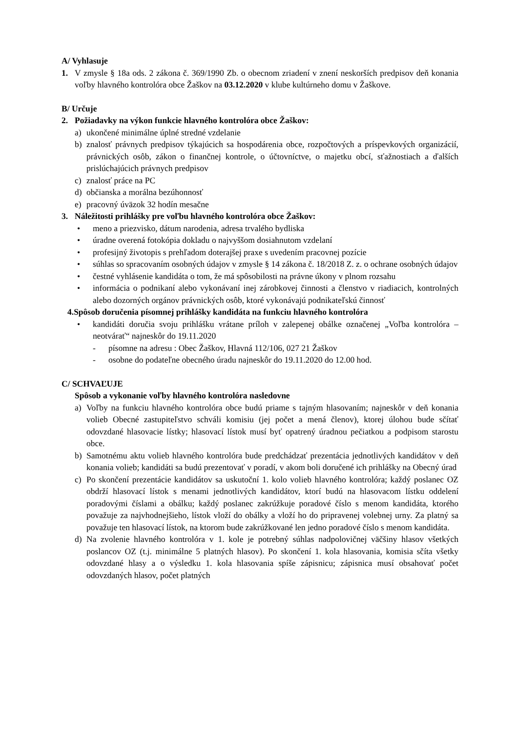A/ Vyhlasuje
1. V zmysle § 18a ods. 2 zákona č. 369/1990 Zb. o obecnom zriadení v znení neskorších predpisov deň konania voľby hlavného kontrolóra obce Žaškov na 03.12.2020 v klube kultúrneho domu v Žaškove.
B/ Určuje
2. Požiadavky na výkon funkcie hlavného kontrolóra obce Žaškov:
a) ukončené minimálne úplné stredné vzdelanie
b) znalosť právnych predpisov týkajúcich sa hospodárenia obce, rozpočtových a príspevkových organizácií, právnických osôb, zákon o finančnej kontrole, o účtovníctve, o majetku obcí, sťažnostiach a ďalších prislúchajúcich právnych predpisov
c) znalosť práce na PC
d) občianska a morálna bezúhonnosť
e) pracovný úväzok 32 hodín mesačne
3. Náležitosti prihlášky pre voľbu hlavného kontrolóra obce Žaškov:
• meno a priezvisko, dátum narodenia, adresa trvalého bydliska
• úradne overená fotokópia dokladu o najvyššom dosiahnutom vzdelaní
• profesijný životopis s prehľadom doterajšej praxe s uvedením pracovnej pozície
• súhlas so spracovaním osobných údajov v zmysle § 14 zákona č. 18/2018 Z. z. o ochrane osobných údajov
• čestné vyhlásenie kandidáta o tom, že má spôsobilosti na právne úkony v plnom rozsahu
• informácia o podnikaní alebo vykonávaní inej zárobkovej činnosti a členstvo v riadiacich, kontrolných alebo dozorných orgánov právnických osôb, ktoré vykonávajú podnikateľskú činnosť
4.Spôsob doručenia písomnej prihlášky kandidáta na funkciu hlavného kontrolóra
• kandidáti doručia svoju prihlášku vrátane príloh v zalepenej obálke označenej „Voľba kontrolóra – neotvárať“ najneskôr do 19.11.2020
- písomne na adresu : Obec Žaškov, Hlavná 112/106, 027 21 Žaškov
- osobne do podateľne obecného úradu najneskôr do 19.11.2020 do 12.00 hod.
C/ SCHVAĽUJE
Spôsob a vykonanie voľby hlavného kontrolóra nasledovne
a) Voľby na funkciu hlavného kontrolóra obce budú priame s tajným hlasovaním; najneskôr v deň konania volieb Obecné zastupiteľstvo schváli komisiu (jej počet a mená členov), ktorej úlohou bude sčítať odovzdané hlasovacie lístky; hlasovací lístok musí byť opatrený úradnou pečiatkou a podpisom starostu obce.
b) Samotnému aktu volieb hlavného kontrolóra bude predchádzať prezentácia jednotlivých kandidátov v deň konania volieb; kandidáti sa budú prezentovať v poradí, v akom boli doručené ich prihlášky na Obecný úrad
c) Po skončení prezentácie kandidátov sa uskutoční 1. kolo volieb hlavného kontrolóra; každý poslanec OZ obdrží hlasovací lístok s menami jednotlivých kandidátov, ktorí budú na hlasovacom lístku oddelení poradovými číslami a obálku; každý poslanec zakrúžkuje poradové číslo s menom kandidáta, ktorého považuje za najvhodnejšieho, lístok vloží do obálky a vloží ho do pripravenej volebnej urny. Za platný sa považuje ten hlasovací lístok, na ktorom bude zakrúžkované len jedno poradové číslo s menom kandidáta.
d) Na zvolenie hlavného kontrolóra v 1. kole je potrebný súhlas nadpolovičnej väčšiny hlasov všetkých poslancov OZ (t.j. minimálne 5 platných hlasov). Po skončení 1. kola hlasovania, komisia sčíta všetky odovzdané hlasy a o výsledku 1. kola hlasovania spíše zápisnicu; zápisnica musí obsahovať počet odovzdaných hlasov, počet platných